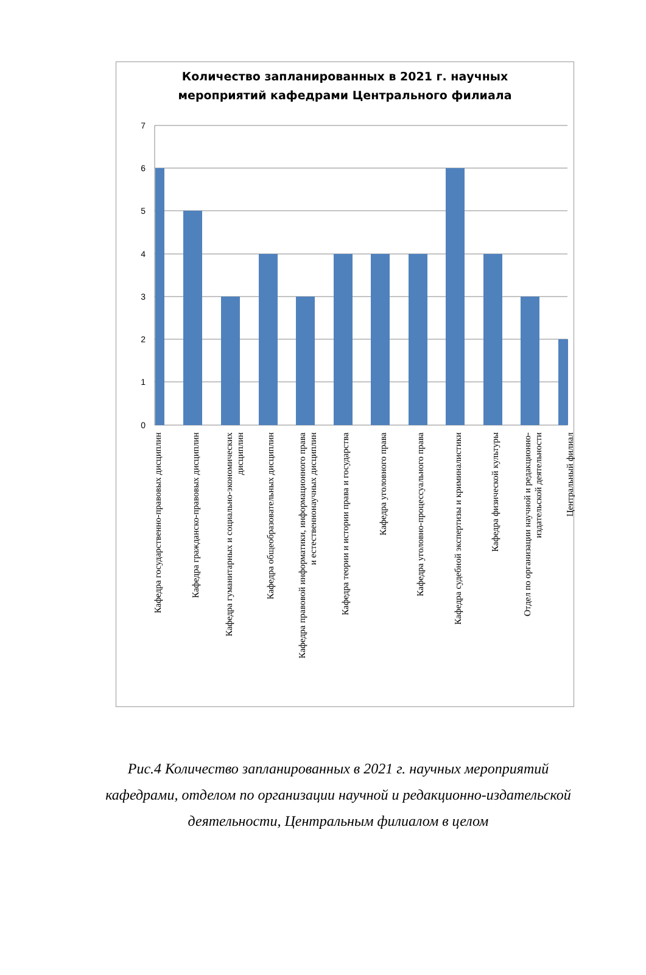Количество запланированных в 2021 г. научных
мероприятий кафедрами Центрального филиала
7
6
5
4
3
2
1
0
Кафедра государственно-правовых дисциплин
Кафедра гражданско-правовых дисциплин
Кафедра гуманитарных и социально-экономических
дисциплин
Кафедра общеобразовательных дисциплин
Кафедра правовой информатики, информационного права
и естественнонаучных дисциплин
Кафедра теории и истории права и государства
Кафедра уголовного права
Кафедра уголовно-процессуального права
Кафедра судебной экспертизы и криминалистики
Кафедра физической культуры
Отдел по организации научной и редакционно-
издательской деятельности
Центральный филиал
Рис.4 Количество запланированных в 2021 г. научных мероприятий кафедрами, отделом по организации научной и редакционно-издательской деятельности, Центральным филиалом в целом